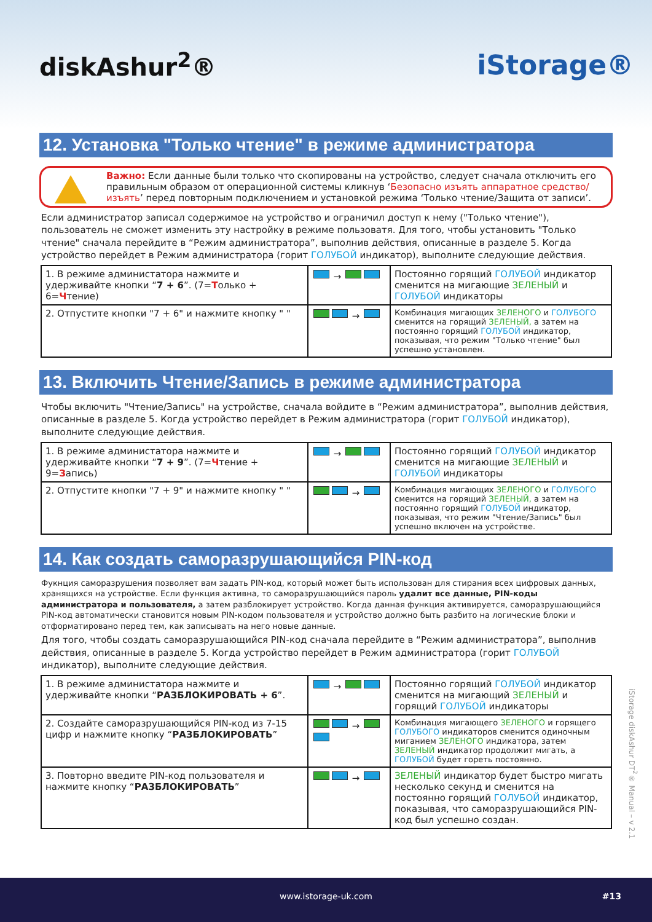diskAshur<sup>2</sup>® iStorage®
12. Установка "Только чтение" в режиме администратора
Важно: Если данные были только что скопированы на устройство, следует сначала отключить его правильным образом от операционной системы кликнув ‘Безопасно изъять аппаратное средство/изъять’ перед повторным подключением и установкой режима ‘Только чтение/Защита от записи’.
Если администратор записал содержимое на устройство и ограничил доступ к нему ("Только чтение"), пользователь не сможет изменить эту настройку в режиме пользоватя. Для того, чтобы установить "Только чтение" сначала перейдите в “Режим администратора”, выполнив действия, описанные в разделе 5. Когда устройство перейдет в Режим администратора (горит ГОЛУБОЙ индикатор), выполните следующие действия.
| 1. В режиме администатора нажмите и удерживайте кнопки “ 7 + 6 ”. (7= Т олько + 6= Ч тение) | → | Постоянно горящий ГОЛУБОЙ индикатор сменится на мигающие ЗЕЛЕНЫЙ и ГОЛУБОЙ индикаторы |
| 2. Отпустите кнопки "7 + 6" и нажмите кнопку " " | → | Комбинация мигающих ЗЕЛЕНОГО и ГОЛУБОГО сменится на горящий ЗЕЛЕНЫЙ, а затем на постоянно горящий ГОЛУБОЙ индикатор, показывая, что режим "Только чтение" был успешно установлен. |
13. Включить Чтение/Запись в режиме администратора
Чтобы включить "Чтение/Запись" на устройстве, сначала войдите в “Режим администратора”, выполнив действия, описанные в разделе 5. Когда устройство перейдет в Режим администратора (горит ГОЛУБОЙ индикатор), выполните следующие действия.
| 1. В режиме администатора нажмите и удерживайте кнопки “ 7 + 9 ”. (7= Ч тение + 9= З апись) | → | Постоянно горящий ГОЛУБОЙ индикатор сменится на мигающие ЗЕЛЕНЫЙ и ГОЛУБОЙ индикаторы |
| 2. Отпустите кнопки "7 + 9" и нажмите кнопку " " | → | Комбинация мигающих ЗЕЛЕНОГО и ГОЛУБОГО сменится на горящий ЗЕЛЕНЫЙ, а затем на постоянно горящий ГОЛУБОЙ индикатор, показывая, что режим "Чтение/Запись" был успешно включен на устройстве. |
14. Как создать саморазрушающийся PIN-код
Фукнция саморазрушения позволяет вам задать PIN-код, который может быть использован для стирания всех цифровых данных, хранящихся на устройстве. Если функция активна, то саморазрушающийся пароль удалит все данные, PIN-коды администратора и пользователя, а затем разблокирует устройство. Когда данная функция активируется, саморазрушающийся PIN-код автоматически становится новым PIN-кодом пользователя и устройство должно быть разбито на логические блоки и отформатировано перед тем, как записывать на него новые данные.
Для того, чтобы создать саморазрушающийся PIN-код сначала перейдите в “Режим администратора”, выполнив действия, описанные в разделе 5. Когда устройство перейдет в Режим администратора (горит ГОЛУБОЙ индикатор), выполните следующие действия.
| 1. В режиме администатора нажмите и удерживайте кнопки “ РАЗБЛОКИРОВАТЬ + 6 ”. | → | Постоянно горящий ГОЛУБОЙ индикатор сменится на мигающий ЗЕЛЕНЫЙ и горящий ГОЛУБОЙ индикаторы |
| 2. Создайте саморазрушающийся PIN-код из 7-15 цифр и нажмите кнопку “ РАЗБЛОКИРОВАТЬ ” | → | Комбинация мигающего ЗЕЛЕНОГО и горящего ГОЛУБОГО индикаторов сменится одиночным миганием ЗЕЛЕНОГО индикатора, затем ЗЕЛЕНЫЙ индикатор продолжит мигать, а ГОЛУБОЙ будет гореть постоянно. |
| 3. Повторно введите PIN-код пользователя и нажмите кнопку “ РАЗБЛОКИРОВАТЬ ” | → | ЗЕЛЕНЫЙ индикатор будет быстро мигать несколько секунд и сменится на постоянно горящий ГОЛУБОЙ индикатор, показывая, что саморазрушающийся PIN-код был успешно создан. |
iStorage diskAshur DT<sup>2</sup>® Manual – v 2.1
www.istorage-uk.com #13